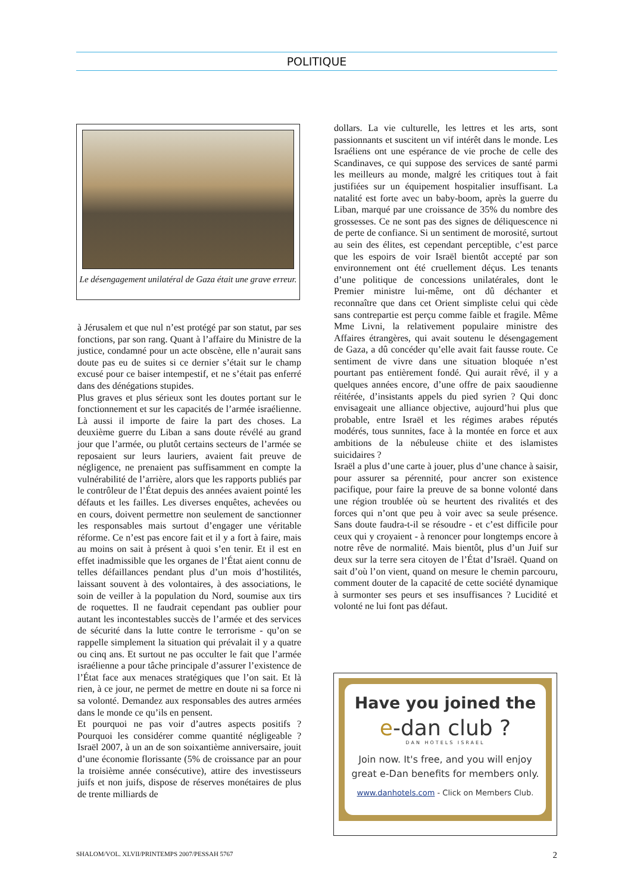POLITIQUE
Le désengagement unilatéral de Gaza était une grave erreur.
à Jérusalem et que nul n’est protégé par son statut, par ses fonctions, par son rang. Quant à l’affaire du Ministre de la justice, condamné pour un acte obscène, elle n’aurait sans doute pas eu de suites si ce dernier s’était sur le champ excusé pour ce baiser intempestif, et ne s’était pas enferré dans des dénégations stupides.
Plus graves et plus sérieux sont les doutes portant sur le fonctionnement et sur les capacités de l’armée israélienne. Là aussi il importe de faire la part des choses. La deuxième guerre du Liban a sans doute révélé au grand jour que l’armée, ou plutôt certains secteurs de l’armée se reposaient sur leurs lauriers, avaient fait preuve de négligence, ne prenaient pas suffisamment en compte la vulnérabilité de l’arrière, alors que les rapports publiés par le contrôleur de l’État depuis des années avaient pointé les défauts et les failles. Les diverses enquêtes, achevées ou en cours, doivent permettre non seulement de sanctionner les responsables mais surtout d’engager une véritable réforme. Ce n’est pas encore fait et il y a fort à faire, mais au moins on sait à présent à quoi s’en tenir. Et il est en effet inadmissible que les organes de l’État aient connu de telles défaillances pendant plus d’un mois d’hostilités, laissant souvent à des volontaires, à des associations, le soin de veiller à la population du Nord, soumise aux tirs de roquettes. Il ne faudrait cependant pas oublier pour autant les incontestables succès de l’armée et des services de sécurité dans la lutte contre le terrorisme - qu’on se rappelle simplement la situation qui prévalait il y a quatre ou cinq ans. Et surtout ne pas occulter le fait que l’armée israélienne a pour tâche principale d’assurer l’existence de l’État face aux menaces stratégiques que l’on sait. Et là rien, à ce jour, ne permet de mettre en doute ni sa force ni sa volonté. Demandez aux responsables des autres armées dans le monde ce qu’ils en pensent.
Et pourquoi ne pas voir d’autres aspects positifs ? Pourquoi les considérer comme quantité négligeable ? Israël 2007, à un an de son soixantième anniversaire, jouit d’une économie florissante (5% de croissance par an pour la troisième année consécutive), attire des investisseurs juifs et non juifs, dispose de réserves monétaires de plus de trente milliards de
dollars. La vie culturelle, les lettres et les arts, sont passionnants et suscitent un vif intérêt dans le monde. Les Israéliens ont une espérance de vie proche de celle des Scandinaves, ce qui suppose des services de santé parmi les meilleurs au monde, malgré les critiques tout à fait justifiées sur un équipement hospitalier insuffisant. La natalité est forte avec un baby-boom, après la guerre du Liban, marqué par une croissance de 35% du nombre des grossesses. Ce ne sont pas des signes de déliquescence ni de perte de confiance. Si un sentiment de morosité, surtout au sein des élites, est cependant perceptible, c’est parce que les espoirs de voir Israël bientôt accepté par son environnement ont été cruellement déçus. Les tenants d’une politique de concessions unilatérales, dont le Premier ministre lui-même, ont dû déchanter et reconnaître que dans cet Orient simpliste celui qui cède sans contrepartie est perçu comme faible et fragile. Même Mme Livni, la relativement populaire ministre des Affaires étrangères, qui avait soutenu le désengagement de Gaza, a dû concéder qu’elle avait fait fausse route. Ce sentiment de vivre dans une situation bloquée n’est pourtant pas entièrement fondé. Qui aurait rêvé, il y a quelques années encore, d’une offre de paix saoudienne réitérée, d’insistants appels du pied syrien ? Qui donc envisageait une alliance objective, aujourd’hui plus que probable, entre Israël et les régimes arabes réputés modérés, tous sunnites, face à la montée en force et aux ambitions de la nébuleuse chiite et des islamistes suicidaires ?
Israël a plus d’une carte à jouer, plus d’une chance à saisir, pour assurer sa pérennité, pour ancrer son existence pacifique, pour faire la preuve de sa bonne volonté dans une région troublée où se heurtent des rivalités et des forces qui n’ont que peu à voir avec sa seule présence. Sans doute faudra-t-il se résoudre - et c’est difficile pour ceux qui y croyaient - à renoncer pour longtemps encore à notre rêve de normalité. Mais bientôt, plus d’un Juif sur deux sur la terre sera citoyen de l’État d’Israël. Quand on sait d’où l’on vient, quand on mesure le chemin parcouru, comment douter de la capacité de cette société dynamique à surmonter ses peurs et ses insuffisances ? Lucidité et volonté ne lui font pas défaut.
Have you joined the
e-dan club ?
DAN HOTELS ISRAEL
Join now. It's free, and you will enjoy
great e-Dan benefits for members only.
www.danhotels.com - Click on Members Club.
SHALOM/VOL. XLVII/PRINTEMPS 2007/PESSAH 5767 2